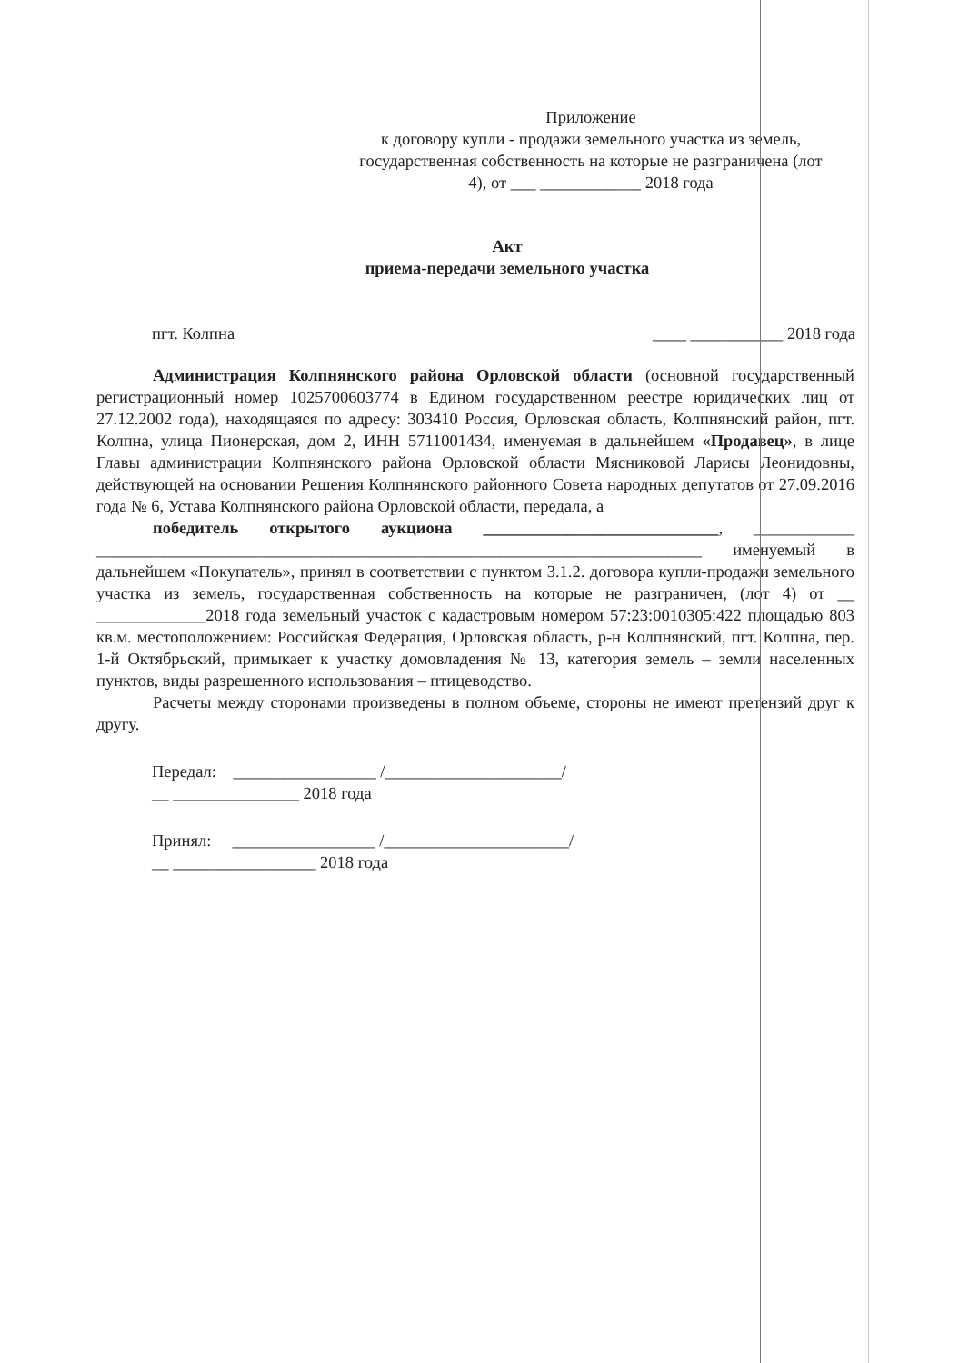Приложение
к договору купли - продажи земельного участка из земель, государственная собственность на которые не разграничена (лот 4), от ___ ____________ 2018 года
Акт
приема-передачи земельного участка
пгт. Колпна ____ ___________ 2018 года
Администрация Колпнянского района Орловской области (основной государственный регистрационный номер 1025700603774 в Едином государственном реестре юридических лиц от 27.12.2002 года), находящаяся по адресу: 303410 Россия, Орловская область, Колпнянский район, пгт. Колпна, улица Пионерская, дом 2, ИНН 5711001434, именуемая в дальнейшем «Продавец», в лице Главы администрации Колпнянского района Орловской области Мясниковой Ларисы Леонидовны, действующей на основании Решения Колпнянского районного Совета народных депутатов от 27.09.2016 года № 6, Устава Колпнянского района Орловской области, передала, а
победитель открытого аукциона ____________________________, ____________ ________________________________________________________________________ именуемый в дальнейшем «Покупатель», принял в соответствии с пунктом 3.1.2. договора купли-продажи земельного участка из земель, государственная собственность на которые не разграничен, (лот 4) от __ _____________2018 года земельный участок с кадастровым номером 57:23:0010305:422 площадью 803 кв.м. местоположением: Российская Федерация, Орловская область, р-н Колпнянский, пгт. Колпна, пер. 1-й Октябрьский, примыкает к участку домовладения № 13, категория земель – земли населенных пунктов, виды разрешенного использования – птицеводство.
Расчеты между сторонами произведены в полном объеме, стороны не имеют претензий друг к другу.
Передал: _________________ /_____________________/
__ _______________ 2018 года
Принял: _________________ /______________________/
__ _________________ 2018 года